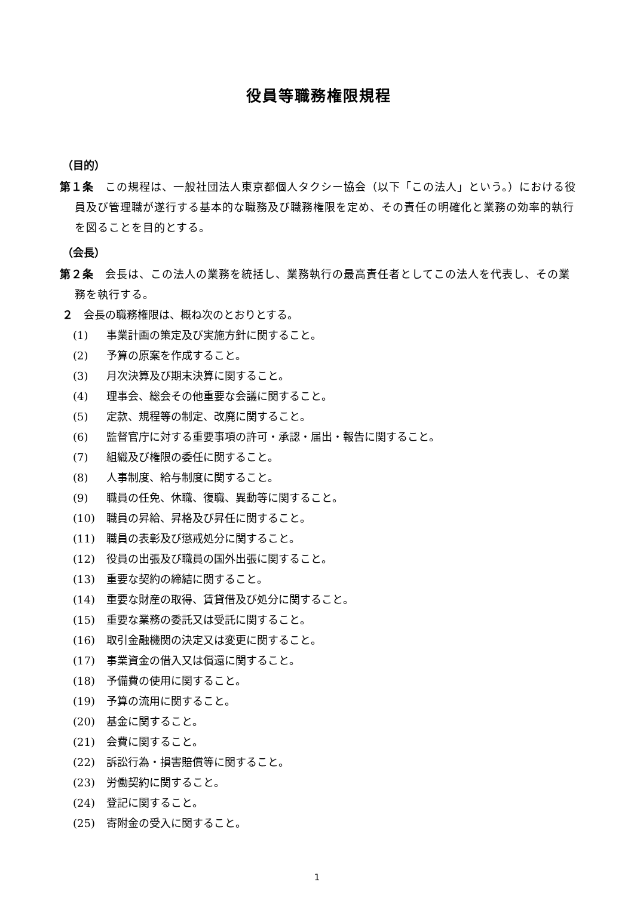役員等職務権限規程
（目的）
第１条　この規程は、一般社団法人東京都個人タクシー協会（以下「この法人」という。）における役員及び管理職が遂行する基本的な職務及び職務権限を定め、その責任の明確化と業務の効率的執行を図ることを目的とする。
（会長）
第２条　会長は、この法人の業務を統括し、業務執行の最高責任者としてこの法人を代表し、その業務を執行する。
２　会長の職務権限は、概ね次のとおりとする。
(1) 事業計画の策定及び実施方針に関すること。
(2) 予算の原案を作成すること。
(3) 月次決算及び期末決算に関すること。
(4) 理事会、総会その他重要な会議に関すること。
(5) 定款、規程等の制定、改廃に関すること。
(6) 監督官庁に対する重要事項の許可・承認・届出・報告に関すること。
(7) 組織及び権限の委任に関すること。
(8) 人事制度、給与制度に関すること。
(9) 職員の任免、休職、復職、異動等に関すること。
(10) 職員の昇給、昇格及び昇任に関すること。
(11) 職員の表彰及び懲戒処分に関すること。
(12) 役員の出張及び職員の国外出張に関すること。
(13) 重要な契約の締結に関すること。
(14) 重要な財産の取得、賃貸借及び処分に関すること。
(15) 重要な業務の委託又は受託に関すること。
(16) 取引金融機関の決定又は変更に関すること。
(17) 事業資金の借入又は償還に関すること。
(18) 予備費の使用に関すること。
(19) 予算の流用に関すること。
(20) 基金に関すること。
(21) 会費に関すること。
(22) 訴訟行為・損害賠償等に関すること。
(23) 労働契約に関すること。
(24) 登記に関すること。
(25) 寄附金の受入に関すること。
1